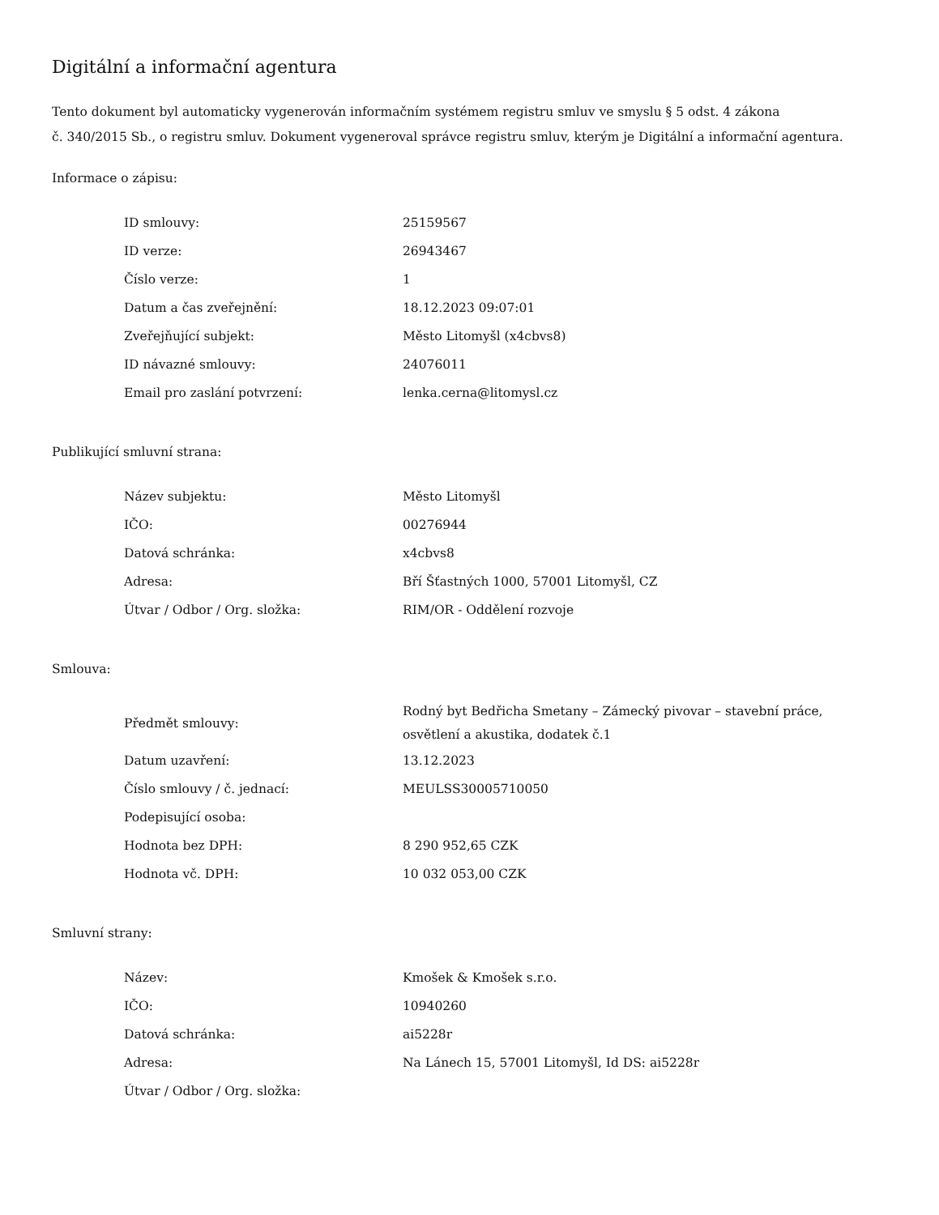Digitální a informační agentura
Tento dokument byl automaticky vygenerován informačním systémem registru smluv ve smyslu § 5 odst. 4 zákona
č. 340/2015 Sb., o registru smluv. Dokument vygeneroval správce registru smluv, kterým je Digitální a informační agentura.
Informace o zápisu:
| ID smlouvy: | 25159567 |
| ID verze: | 26943467 |
| Číslo verze: | 1 |
| Datum a čas zveřejnění: | 18.12.2023 09:07:01 |
| Zveřejňující subjekt: | Město Litomyšl (x4cbvs8) |
| ID návazné smlouvy: | 24076011 |
| Email pro zaslání potvrzení: | lenka.cerna@litomysl.cz |
Publikující smluvní strana:
| Název subjektu: | Město Litomyšl |
| IČO: | 00276944 |
| Datová schránka: | x4cbvs8 |
| Adresa: | Bří Šťastných 1000, 57001 Litomyšl, CZ |
| Útvar / Odbor / Org. složka: | RIM/OR - Oddělení rozvoje |
Smlouva:
| Předmět smlouvy: | Rodný byt Bedřicha Smetany – Zámecký pivovar – stavební práce, osvětlení a akustika, dodatek č.1 |
| Datum uzavření: | 13.12.2023 |
| Číslo smlouvy / č. jednací: | MEULSS30005710050 |
| Podepisující osoba: | |
| Hodnota bez DPH: | 8 290 952,65 CZK |
| Hodnota vč. DPH: | 10 032 053,00 CZK |
Smluvní strany:
| Název: | Kmošek & Kmošek s.r.o. |
| IČO: | 10940260 |
| Datová schránka: | ai5228r |
| Adresa: | Na Lánech 15, 57001 Litomyšl, Id DS: ai5228r |
| Útvar / Odbor / Org. složka: | |